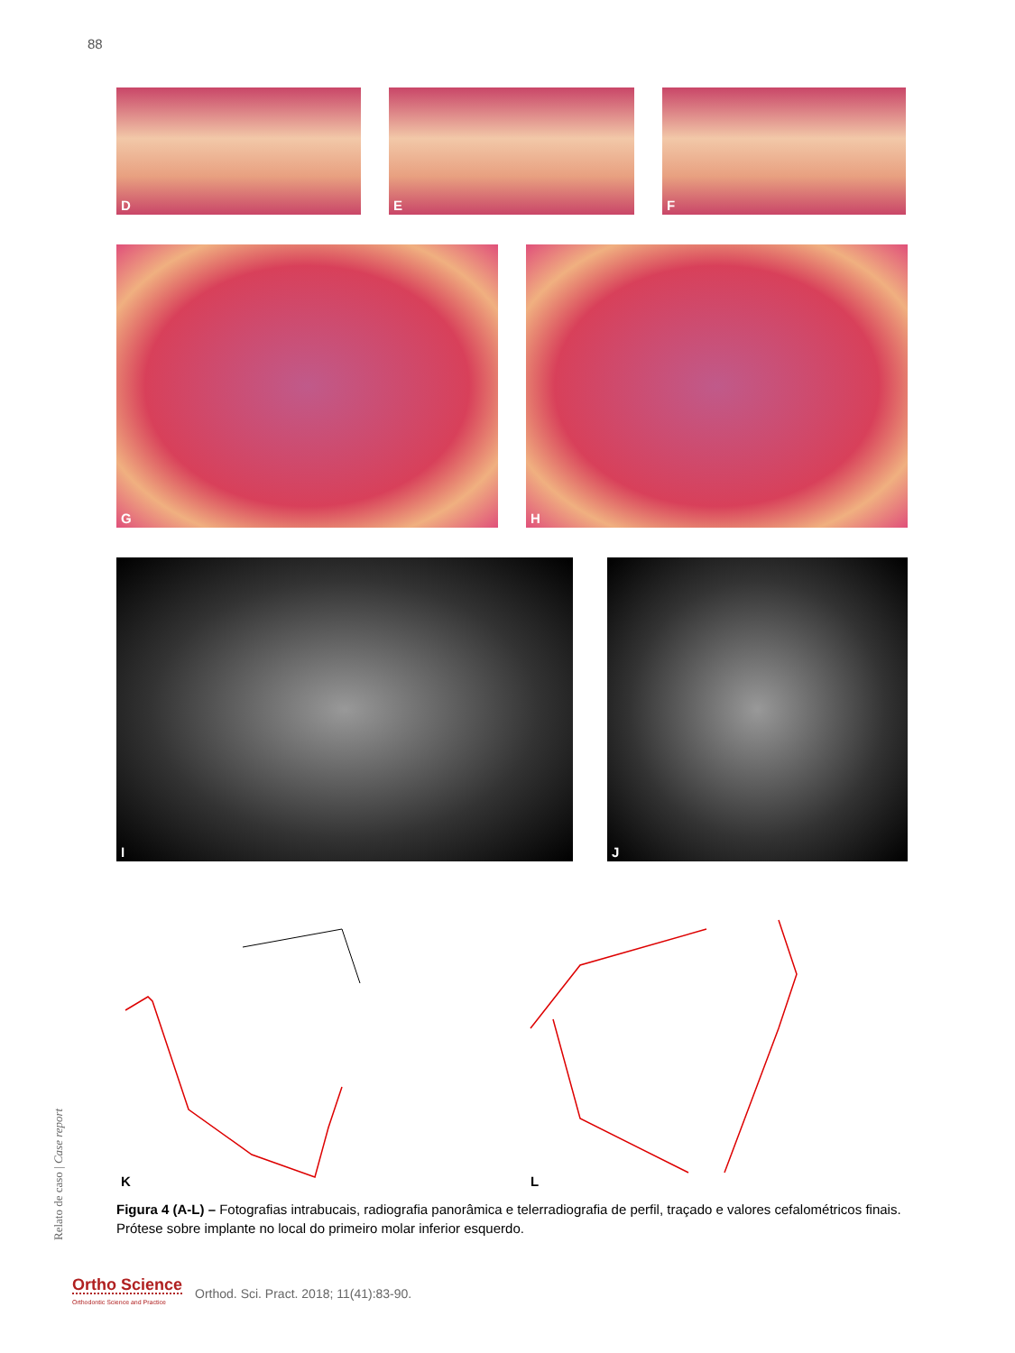88
D E F
G H
I J
K L
Relato de caso | Case report
Figura 4 (A-L) – Fotografias intrabucais, radiografia panorâmica e telerradiografia de perfil, traçado e valores cefalométricos finais. Prótese sobre implante no local do primeiro molar inferior esquerdo.
Ortho Science
Orthodontic Science and Practice
Orthod. Sci. Pract. 2018; 11(41):83-90.